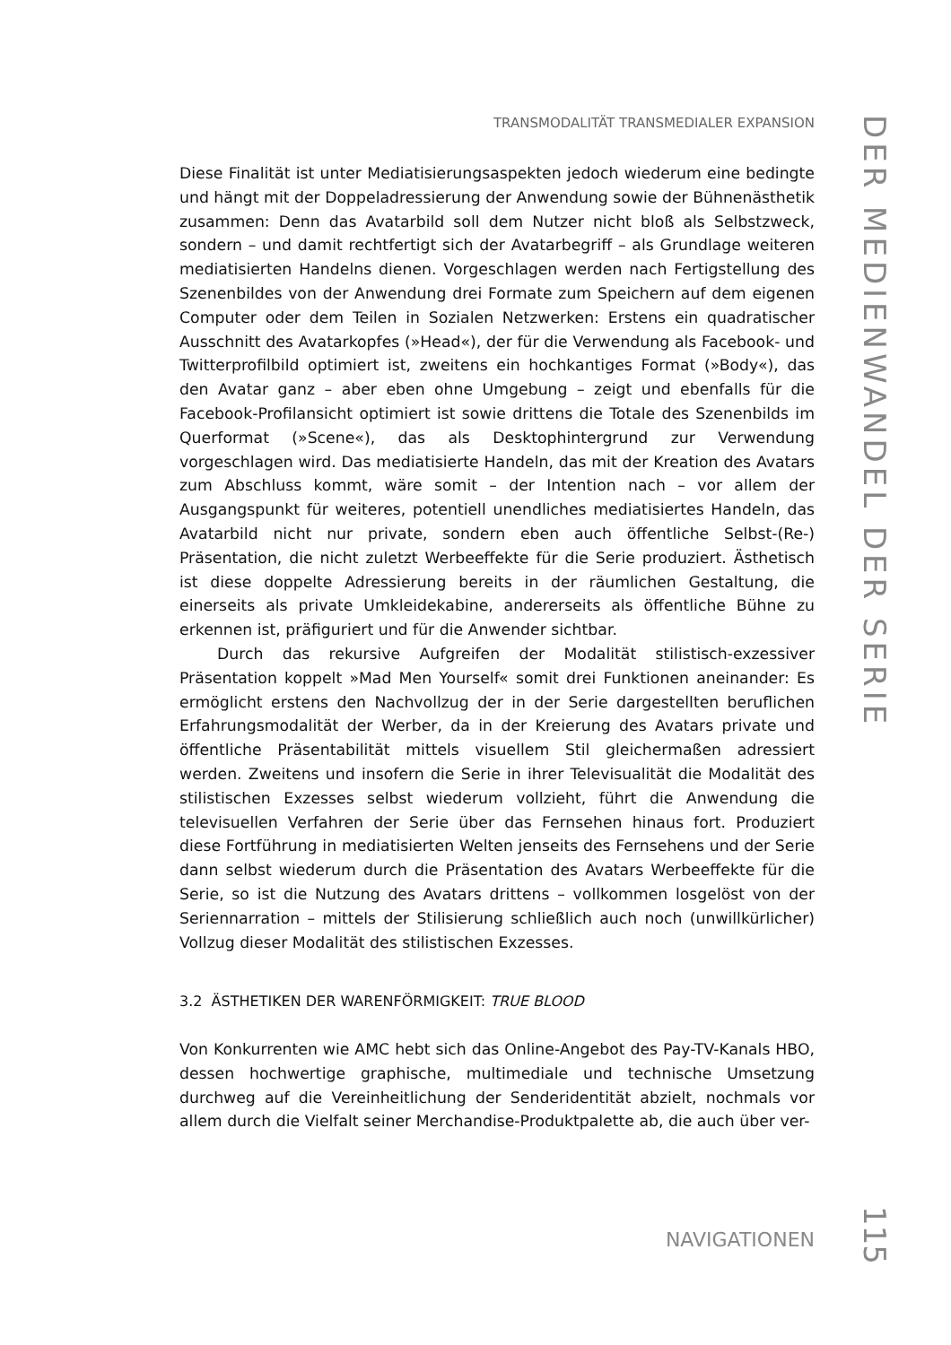TRANSMODALITÄT TRANSMEDIALER EXPANSION
DER MEDIENWANDEL DER SERIE
Diese Finalität ist unter Mediatisierungsaspekten jedoch wiederum eine bedingte und hängt mit der Doppeladressierung der Anwendung sowie der Bühnenästhetik zusammen: Denn das Avatarbild soll dem Nutzer nicht bloß als Selbstzweck, sondern – und damit rechtfertigt sich der Avatarbegriff – als Grundlage weiteren mediatisierten Handelns dienen. Vorgeschlagen werden nach Fertigstellung des Szenenbildes von der Anwendung drei Formate zum Speichern auf dem eigenen Computer oder dem Teilen in Sozialen Netzwerken: Erstens ein quadratischer Ausschnitt des Avatarkopfes (»Head«), der für die Verwendung als Facebook- und Twitterprofilbild optimiert ist, zweitens ein hochkantiges Format (»Body«), das den Avatar ganz – aber eben ohne Umgebung – zeigt und ebenfalls für die Facebook-Profilansicht optimiert ist sowie drittens die Totale des Szenenbilds im Querformat (»Scene«), das als Desktophintergrund zur Verwendung vorgeschlagen wird. Das mediatisierte Handeln, das mit der Kreation des Avatars zum Abschluss kommt, wäre somit – der Intention nach – vor allem der Ausgangspunkt für weiteres, potentiell unendliches mediatisiertes Handeln, das Avatarbild nicht nur private, sondern eben auch öffentliche Selbst-(Re-) Präsentation, die nicht zuletzt Werbeeffekte für die Serie produziert. Ästhetisch ist diese doppelte Adressierung bereits in der räumlichen Gestaltung, die einerseits als private Umkleidekabine, andererseits als öffentliche Bühne zu erkennen ist, präfiguriert und für die Anwender sichtbar.
Durch das rekursive Aufgreifen der Modalität stilistisch-exzessiver Präsentation koppelt »Mad Men Yourself« somit drei Funktionen aneinander: Es ermöglicht erstens den Nachvollzug der in der Serie dargestellten beruflichen Erfahrungsmodalität der Werber, da in der Kreierung des Avatars private und öffentliche Präsentabilität mittels visuellem Stil gleichermaßen adressiert werden. Zweitens und insofern die Serie in ihrer Televisualität die Modalität des stilistischen Exzesses selbst wiederum vollzieht, führt die Anwendung die televisuellen Verfahren der Serie über das Fernsehen hinaus fort. Produziert diese Fortführung in mediatisierten Welten jenseits des Fernsehens und der Serie dann selbst wiederum durch die Präsentation des Avatars Werbeeffekte für die Serie, so ist die Nutzung des Avatars drittens – vollkommen losgelöst von der Seriennarration – mittels der Stilisierung schließlich auch noch (unwillkürlicher) Vollzug dieser Modalität des stilistischen Exzesses.
3.2 ÄSTHETIKEN DER WARENFÖRMIGKEIT: TRUE BLOOD
Von Konkurrenten wie AMC hebt sich das Online-Angebot des Pay-TV-Kanals HBO, dessen hochwertige graphische, multimediale und technische Umsetzung durchweg auf die Vereinheitlichung der Senderidentität abzielt, nochmals vor allem durch die Vielfalt seiner Merchandise-Produktpalette ab, die auch über ver-
NAVIGATIONEN
115